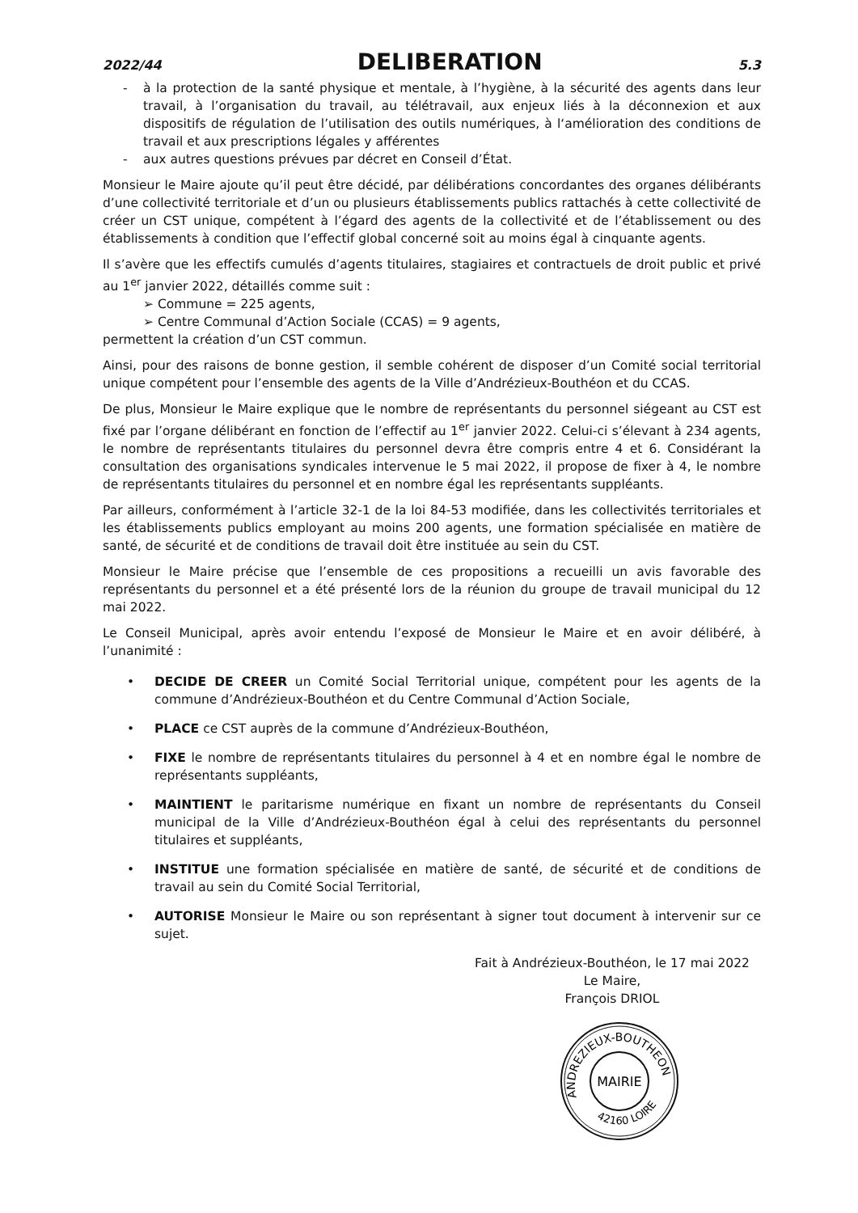2022/44 DELIBERATION 5.3
- à la protection de la santé physique et mentale, à l’hygiène, à la sécurité des agents dans leur travail, à l’organisation du travail, au télétravail, aux enjeux liés à la déconnexion et aux dispositifs de régulation de l’utilisation des outils numériques, à l‘amélioration des conditions de travail et aux prescriptions légales y afférentes
- aux autres questions prévues par décret en Conseil d’État.
Monsieur le Maire ajoute qu’il peut être décidé, par délibérations concordantes des organes délibérants d’une collectivité territoriale et d’un ou plusieurs établissements publics rattachés à cette collectivité de créer un CST unique, compétent à l’égard des agents de la collectivité et de l’établissement ou des établissements à condition que l’effectif global concerné soit au moins égal à cinquante agents.
Il s’avère que les effectifs cumulés d’agents titulaires, stagiaires et contractuels de droit public et privé au 1<sup>er</sup> janvier 2022, détaillés comme suit :
➢ Commune = 225 agents,
➢ Centre Communal d’Action Sociale (CCAS) = 9 agents,
permettent la création d’un CST commun.
Ainsi, pour des raisons de bonne gestion, il semble cohérent de disposer d’un Comité social territorial unique compétent pour l’ensemble des agents de la Ville d’Andrézieux-Bouthéon et du CCAS.
De plus, Monsieur le Maire explique que le nombre de représentants du personnel siégeant au CST est fixé par l’organe délibérant en fonction de l’effectif au 1<sup>er</sup> janvier 2022. Celui-ci s’élevant à 234 agents, le nombre de représentants titulaires du personnel devra être compris entre 4 et 6. Considérant la consultation des organisations syndicales intervenue le 5 mai 2022, il propose de fixer à 4, le nombre de représentants titulaires du personnel et en nombre égal les représentants suppléants.
Par ailleurs, conformément à l’article 32-1 de la loi 84-53 modifiée, dans les collectivités territoriales et les établissements publics employant au moins 200 agents, une formation spécialisée en matière de santé, de sécurité et de conditions de travail doit être instituée au sein du CST.
Monsieur le Maire précise que l’ensemble de ces propositions a recueilli un avis favorable des représentants du personnel et a été présenté lors de la réunion du groupe de travail municipal du 12 mai 2022.
Le Conseil Municipal, après avoir entendu l’exposé de Monsieur le Maire et en avoir délibéré, à l’unanimité :
• DECIDE DE CREER un Comité Social Territorial unique, compétent pour les agents de la commune d’Andrézieux-Bouthéon et du Centre Communal d’Action Sociale,
• PLACE ce CST auprès de la commune d’Andrézieux-Bouthéon,
• FIXE le nombre de représentants titulaires du personnel à 4 et en nombre égal le nombre de représentants suppléants,
• MAINTIENT le paritarisme numérique en fixant un nombre de représentants du Conseil municipal de la Ville d’Andrézieux-Bouthéon égal à celui des représentants du personnel titulaires et suppléants,
• INSTITUE une formation spécialisée en matière de santé, de sécurité et de conditions de travail au sein du Comité Social Territorial,
• AUTORISE Monsieur le Maire ou son représentant à signer tout document à intervenir sur ce sujet.
Fait à Andrézieux-Bouthéon, le 17 mai 2022
Le Maire,
François DRIOL
ANDREZIEUX-BOUTHEON
42160 LOIRE
MAIRIE